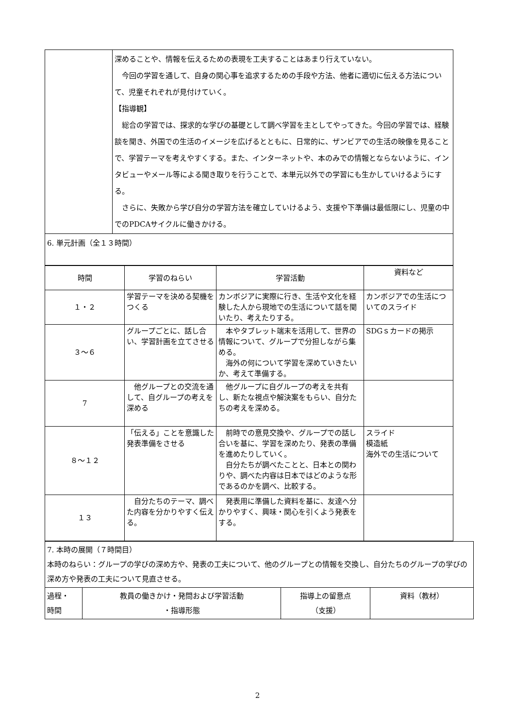| | 深めることや、情報を伝えるための表現を工夫することはあまり行えていない。 今回の学習を通して、自身の関心事を追求するための手段や方法、他者に適切に伝える方法について、児童それぞれが見付けていく。 【指導観】 総合の学習では、探求的な学びの基礎として調べ学習を主としてやってきた。今回の学習では、経験談を聞き、外国での生活のイメージを広げるとともに、日常的に、ザンビアでの生活の映像を見ることで、学習テーマを考えやすくする。また、インターネットや、本のみでの情報とならないように、インタビューやメール等による聞き取りを行うことで、本単元以外での学習にも生かしていけるようにする。 さらに、失敗から学び自分の学習方法を確立していけるよう、支援や下準備は最低限にし、児童の中でのPDCAサイクルに働きかける。 |
| 6. 単元計画（全１３時間） | |
| 時間 | 学習のねらい | 学習活動 | 資料など |
| １・２ | 学習テーマを決める契機をつくる | カンボジアに実際に行き、生活や文化を経験した人から現地での生活について話を聞いたり、考えたりする。 | カンボジアでの生活についてのスライド |
| ３～６ | グループごとに、話し合い、学習計画を立てさせる | 本やタブレット端末を活用して、世界の情報について、グループで分担しながら集める。 海外の何について学習を深めていきたいか、考えて準備する。 | SDGｓカードの掲示 |
| 7 | 他グループとの交流を通して、自グループの考えを深める | 他グループに自グループの考えを共有し、新たな視点や解決案をもらい、自分たちの考えを深める。 | |
| ８～１２ | 「伝える」ことを意識した発表準備をさせる | 前時での意見交換や、グループでの話し合いを基に、学習を深めたり、発表の準備を進めたりしていく。 自分たちが調べたことと、日本との関わりや、調べた内容は日本ではどのような形であるのかを調べ、比較する。 | スライド 模造紙 海外での生活について |
| １３ | 自分たちのテーマ、調べた内容を分かりやすく伝える。 | 発表用に準備した資料を基に、友達へ分かりやすく、興味・関心を引くよう発表をする。 | |
| 7. 本時の展開（７時間目） 本時のねらい：グループの学びの深め方や、発表の工夫について、他のグループとの情報を交換し、自分たちのグループの学びの深め方や発表の工夫について見直させる。 | | | |
| 過程・ 時間 | 教員の働きかけ・発問および学習活動 ・指導形態 | 指導上の留意点 （支援） | 資料（教材） |
2